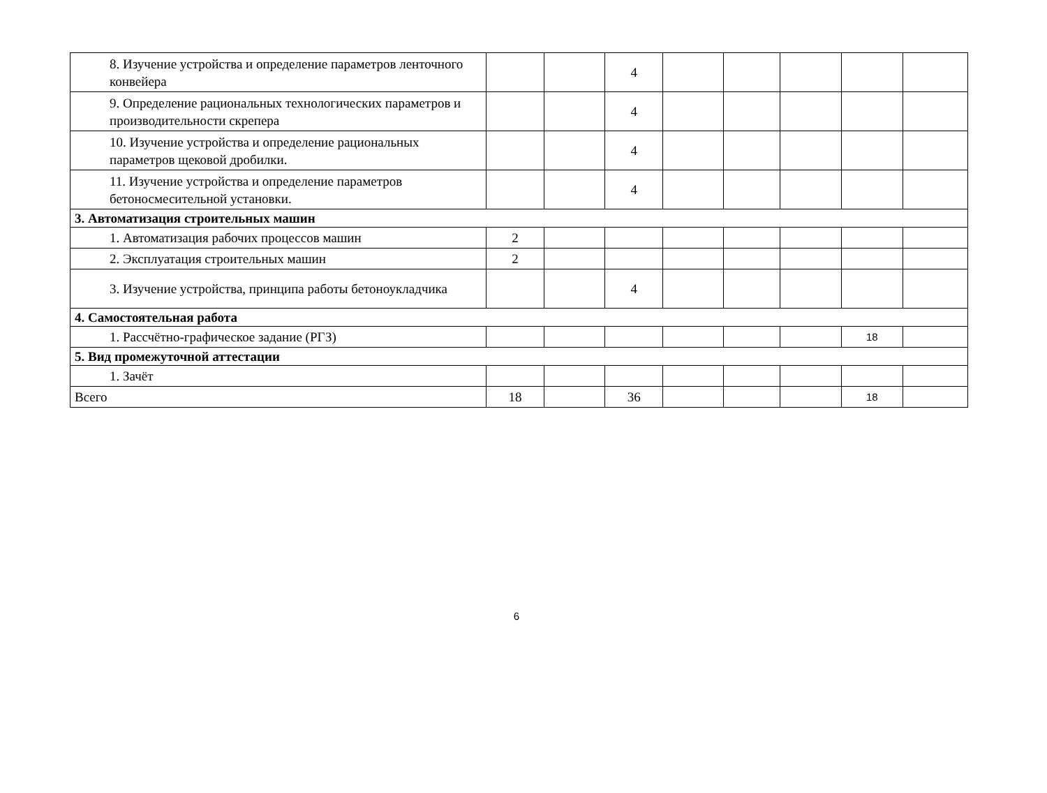| 8. Изучение устройства и определение параметров ленточного конвейера | | | 4 | | | | | |
| 9. Определение рациональных технологических параметров и производительности скрепера | | | 4 | | | | | |
| 10. Изучение устройства и определение рациональных параметров щековой дробилки. | | | 4 | | | | | |
| 11. Изучение устройства и определение параметров бетоносмесительной установки. | | | 4 | | | | | |
| 3. Автоматизация строительных машин | | | | | | | | |
| 1. Автоматизация рабочих процессов машин | 2 | | | | | | | |
| 2. Эксплуатация строительных машин | 2 | | | | | | | |
| 3. Изучение устройства, принципа работы бетоноукладчика | | | 4 | | | | | |
| 4. Самостоятельная работа | | | | | | | | |
| 1. Рассчётно-графическое задание (РГЗ) | | | | | | | 18 | |
| 5. Вид промежуточной аттестации | | | | | | | | |
| 1. Зачёт | | | | | | | | |
| Всего | 18 | | 36 | | | | 18 | |
6